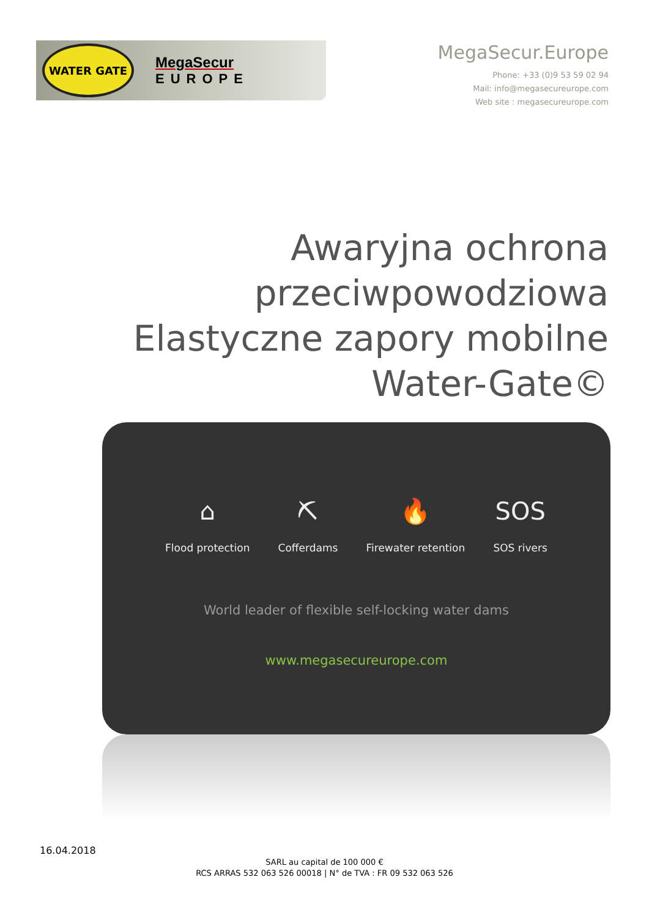WATER GATE
MegaSecur
EUROPE
MegaSecur.Europe
Phone: +33 (0)9 53 59 02 94
Mail: info@megasecureurope.com
Web site : megasecureurope.com
Awaryjna ochrona
przeciwpowodziowa
Elastyczne zapory mobilne
Water-Gate©
⌂
Flood protection
⛏
Cofferdams
🔥
Firewater retention
SOS
SOS rivers
World leader of flexible self-locking water dams
www.megasecureurope.com
16.04.2018
SARL au capital de 100 000 €
RCS ARRAS 532 063 526 00018 | N° de TVA : FR 09 532 063 526